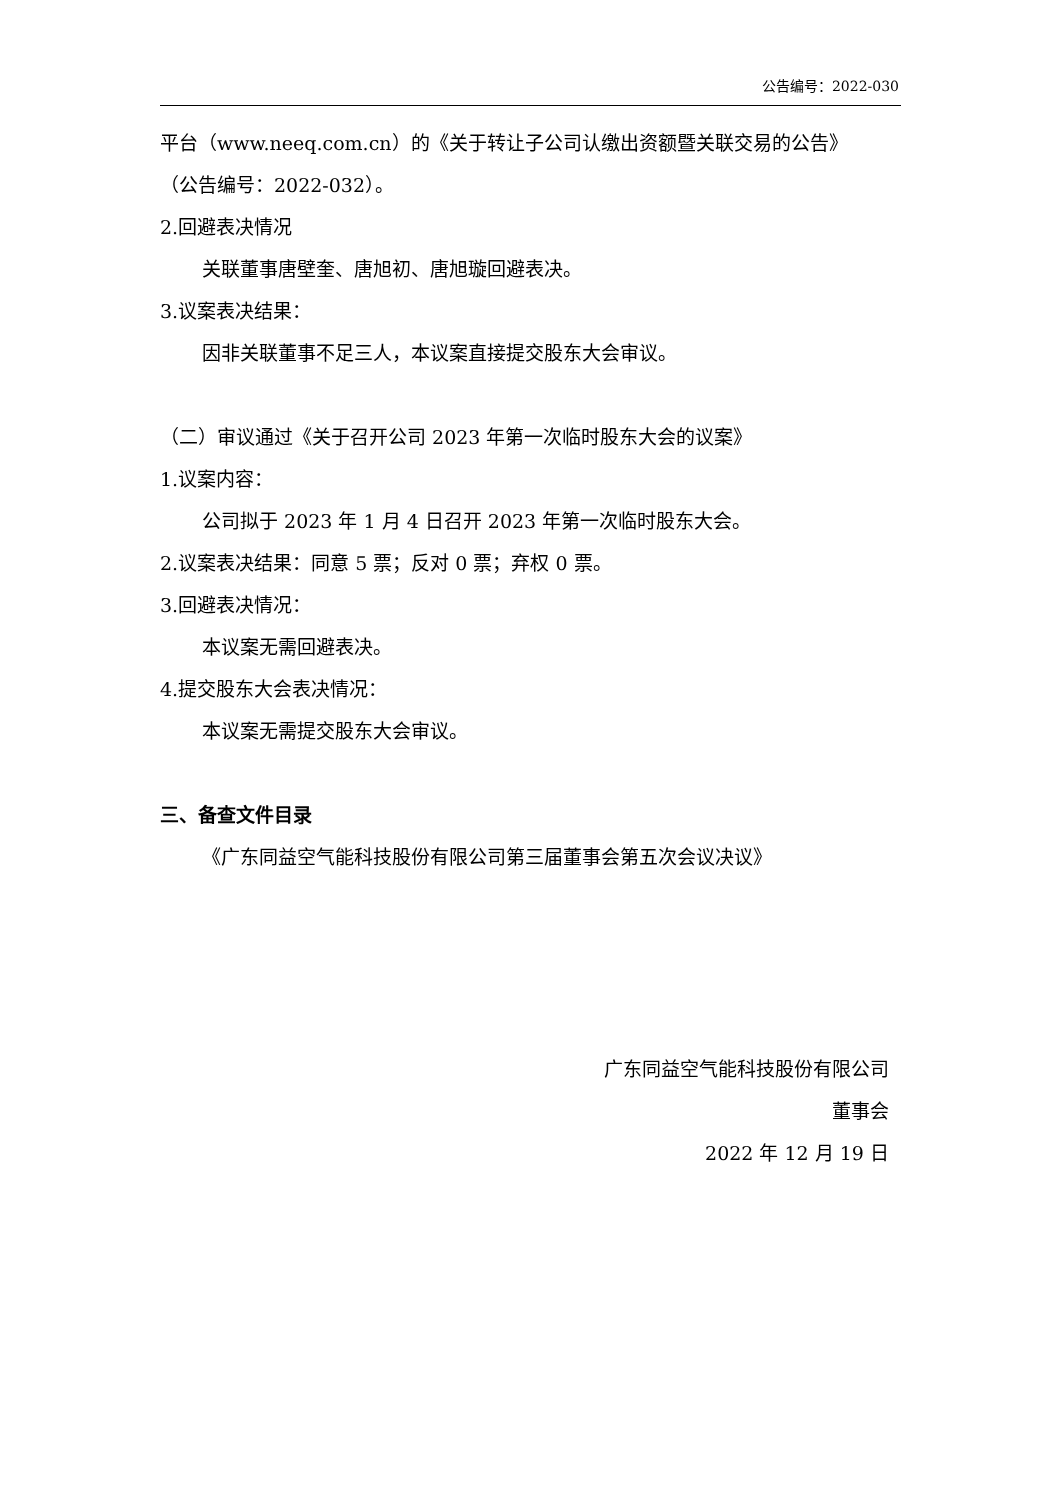公告编号：2022-030
平台（www.neeq.com.cn）的《关于转让子公司认缴出资额暨关联交易的公告》
（公告编号：2022-032）。
2.回避表决情况
关联董事唐壁奎、唐旭初、唐旭璇回避表决。
3.议案表决结果：
因非关联董事不足三人，本议案直接提交股东大会审议。
（二）审议通过《关于召开公司 2023 年第一次临时股东大会的议案》
1.议案内容：
公司拟于 2023 年 1 月 4 日召开 2023 年第一次临时股东大会。
2.议案表决结果：同意 5 票；反对 0 票；弃权 0 票。
3.回避表决情况：
本议案无需回避表决。
4.提交股东大会表决情况：
本议案无需提交股东大会审议。
三、备查文件目录
《广东同益空气能科技股份有限公司第三届董事会第五次会议决议》
广东同益空气能科技股份有限公司
董事会
2022 年 12 月 19 日